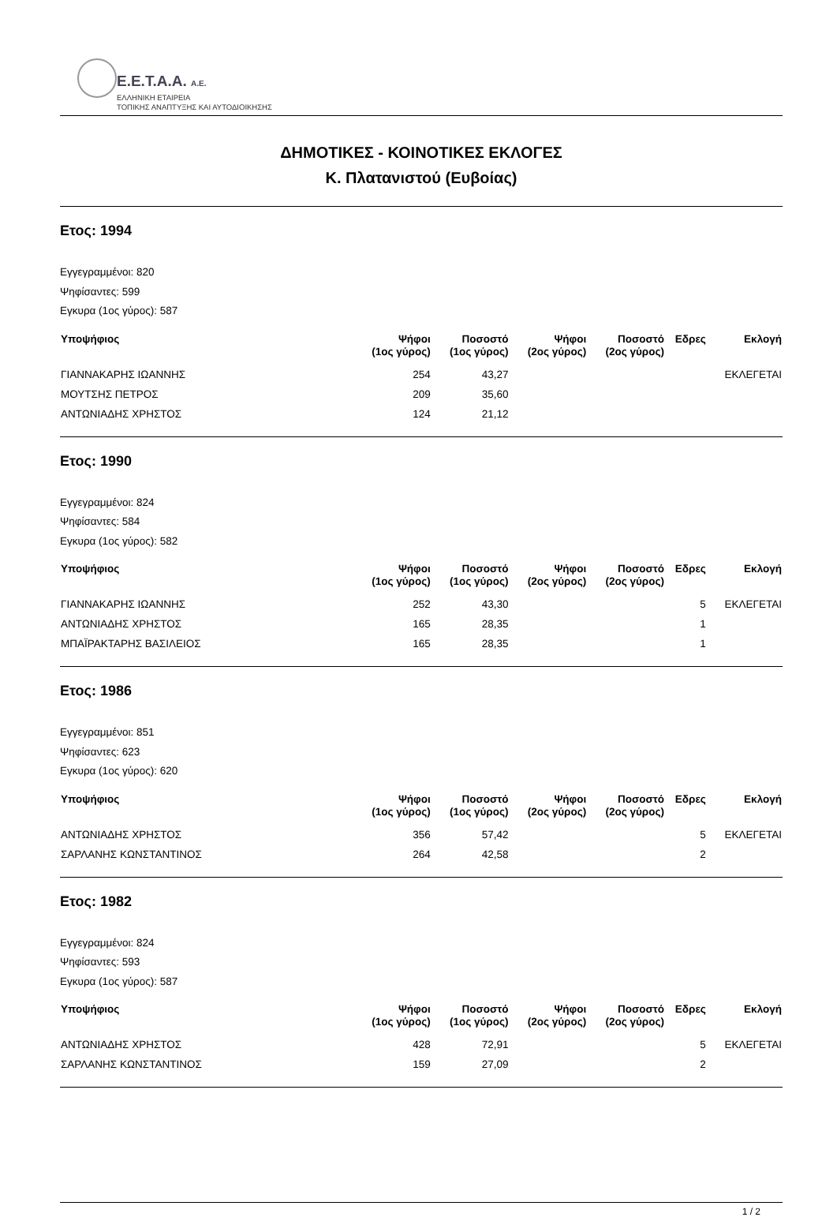E.E.T.A.A. A.E.
ΕΛΛΗΝΙΚΗ ΕΤΑΙΡΕΙΑ
ΤΟΠΙΚΗΣ ΑΝΑΠΤΥΞΗΣ ΚΑΙ ΑΥΤΟΔΙΟΙΚΗΣΗΣ
ΔΗΜΟΤΙΚΕΣ - ΚΟΙΝΟΤΙΚΕΣ ΕΚΛΟΓΕΣ
Κ. Πλατανιστού (Ευβοίας)
Ετος: 1994
Εγγεγραμμένοι: 820
Ψηφίσαντες: 599
Εγκυρα (1ος γύρος): 587
| Υποψήφιος | Ψήφοι (1ος γύρος) | Ποσοστό (1ος γύρος) | Ψήφοι (2ος γύρος) | Ποσοστό (2ος γύρος) | Εδρες | Εκλογή |
| --- | --- | --- | --- | --- | --- | --- |
| ΓΙΑΝΝΑΚΑΡΗΣ ΙΩΑΝΝΗΣ | 254 | 43,27 | | | | ΕΚΛΕΓΕΤΑΙ |
| ΜΟΥΤΣΗΣ ΠΕΤΡΟΣ | 209 | 35,60 | | | | |
| ΑΝΤΩΝΙΑΔΗΣ ΧΡΗΣΤΟΣ | 124 | 21,12 | | | | |
Ετος: 1990
Εγγεγραμμένοι: 824
Ψηφίσαντες: 584
Εγκυρα (1ος γύρος): 582
| Υποψήφιος | Ψήφοι (1ος γύρος) | Ποσοστό (1ος γύρος) | Ψήφοι (2ος γύρος) | Ποσοστό (2ος γύρος) | Εδρες | Εκλογή |
| --- | --- | --- | --- | --- | --- | --- |
| ΓΙΑΝΝΑΚΑΡΗΣ ΙΩΑΝΝΗΣ | 252 | 43,30 | | | 5 | ΕΚΛΕΓΕΤΑΙ |
| ΑΝΤΩΝΙΑΔΗΣ ΧΡΗΣΤΟΣ | 165 | 28,35 | | | 1 | |
| ΜΠΑΪΡΑΚΤΑΡΗΣ ΒΑΣΙΛΕΙΟΣ | 165 | 28,35 | | | 1 | |
Ετος: 1986
Εγγεγραμμένοι: 851
Ψηφίσαντες: 623
Εγκυρα (1ος γύρος): 620
| Υποψήφιος | Ψήφοι (1ος γύρος) | Ποσοστό (1ος γύρος) | Ψήφοι (2ος γύρος) | Ποσοστό (2ος γύρος) | Εδρες | Εκλογή |
| --- | --- | --- | --- | --- | --- | --- |
| ΑΝΤΩΝΙΑΔΗΣ ΧΡΗΣΤΟΣ | 356 | 57,42 | | | 5 | ΕΚΛΕΓΕΤΑΙ |
| ΣΑΡΛΑΝΗΣ ΚΩΝΣΤΑΝΤΙΝΟΣ | 264 | 42,58 | | | 2 | |
Ετος: 1982
Εγγεγραμμένοι: 824
Ψηφίσαντες: 593
Εγκυρα (1ος γύρος): 587
| Υποψήφιος | Ψήφοι (1ος γύρος) | Ποσοστό (1ος γύρος) | Ψήφοι (2ος γύρος) | Ποσοστό (2ος γύρος) | Εδρες | Εκλογή |
| --- | --- | --- | --- | --- | --- | --- |
| ΑΝΤΩΝΙΑΔΗΣ ΧΡΗΣΤΟΣ | 428 | 72,91 | | | 5 | ΕΚΛΕΓΕΤΑΙ |
| ΣΑΡΛΑΝΗΣ ΚΩΝΣΤΑΝΤΙΝΟΣ | 159 | 27,09 | | | 2 | |
1 / 2